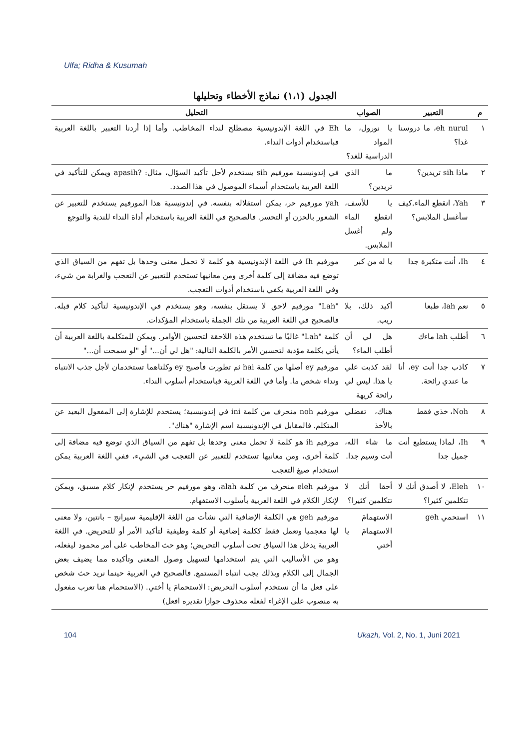Ulfa; Ridha & Kusumah
الجدول (١،١) نماذج الأخطاء وتحليلها
| م | التعبير | الصواب | التحليل |
| --- | --- | --- | --- |
| ١ | eh nurul، ما دروسنا غدا؟ | يا نورول، ما المواد الدراسية للغد؟ | Eh في اللغة الإندونيسية مصطلح لنداء المخاطب. وأما إذا أردنا التعبير باللغة العربية فباستخدام أدوات النداء. |
| ٢ | ماذا sih تريدين؟ | ما الذي تريدين؟ | في إندونيسية مورفيم sih يستخدم لأجل تأكيد السؤال، مثال: ?apasih ويمكن للتأكيد في اللغة العربية باستخدام أسماء الموصول في هذا الصدد. |
| ٣ | Yah، انقطع الماء.كيف سأغسل الملابس؟ | يا للأسف، انقطع الماء ولم أغسل الملابس. | yah مورفيم حر، يمكن استقلاله بنفسه. في إندونيسية هذا المورفيم يستخدم للتعبير عن الشعور بالحزن أو التحسر. فالصحيح في اللغة العربية باستخدام أداة النداء للندبة والتوجع |
| ٤ | Ih، أنت متكبرة جدا | يا له من كبر | مورفيم Ih في اللغة الإندونيسية هو كلمة لا تحمل معنى وحدها بل تفهم من السياق الذي توضع فيه مضافة إلى كلمة أخرى ومن معانيها تستخدم للتعبير عن التعجب والغرابة من شيء، وفي اللغة العربية يكفي باستخدام أدوات التعجب. |
| ٥ | نعم lah، طبعا | أكيد ذلك، بلا ريب. | "Lah" مورفيم لاحق لا يستقل بنفسه، وهو يستخدم في الإندونيسية لتأكيد كلام قبله. فالصحيح في اللغة العربية من تلك الجملة باستخدام المؤكدات. |
| ٦ | أطلب lah ماءك | هل لي أن أطلب الماء؟ | كلمة "Lah" غالبًا ما تستخدم هذه اللاحقة لتحسين الأوامر. ويمكن للمتكلمة باللغة العربية أن يأتي بكلمة مؤدبة لتحسين الأمر بالكلمة التالية: "هل لي أن..." أو "لو سمحت أن..." |
| ٧ | كاذب جدا أنت ey، أنا ما عندي رائحة. | لقد كذبت علي يا هذا. ليس لي رائحة كريهة | مورفيم ey أصلها من كلمة hai ثم تطورت فأصبح ey وكلتاهما تستخدمان لأجل جذب الانتباه ونداء شخص ما. وأما في اللغة العربية فباستخدام أسلوب النداء. |
| ٨ | Noh، خذي فقط | هناك، تفضلي بالأخذ | مورفيم noh منحرف من كلمة ini في إندونيسية؛ يستخدم للإشارة إلى المفعول البعيد عن المتكلم. فالمقابل في الإندونيسية اسم الإشارة "هناك". |
| ٩ | Ih، لماذا يستطيع أنت جميل جدا | ما شاء الله، أنت وسيم جدا. | مورفيم ih هو كلمة لا تحمل معنى وحدها بل تفهم من السياق الذي توضع فيه مضافة إلى كلمة أخرى، ومن معانيها تستخدم للتعبير عن التعجب في الشيء، ففي اللغة العربية يمكن استخدام صيغ التعجب |
| ١٠ | Eleh، لا أصدق أنك لا تتكلمين كثيرا؟ | أحقا أنك لا تتكلمين كثيرا؟ | مورفيم eleh منحرف من كلمة alah، وهو مورفيم حر يستخدم لإنكار كلام مسبق، ويمكن لإنكار الكلام في اللغة العربية بأسلوب الاستفهام. |
| ١١ | استحمي geh | الاستهمامَ الاستهمامَ يا أختي | مورفيم geh هي الكلمة الإضافية التي نشأت من اللغة الإقليمية سيرانج – بانتين، ولا معنى لها معجميا وتعمل فقط ككلمة إضافية أو كلمة وظيفية لتأكيد الأمر أو للتحريض. في اللغة العربية يدخل هذا السياق تحت أسلوب التحريض؛ وهو حث المخاطب على أمر محمود ليفعله، وهو من الأساليب التي يتم استخدامها لتسهيل وصول المعنى وتأكيده مما يضيف بعض الجمال إلى الكلام وبذلك يجب انتباه المستمع. فالصحيح في العربية حينما نريد حث شخص على فعل ما أن نستخدم أسلوب التحريض: الاستحمامَ يا أختي. (الاستحمام هنا تعرب مفعول به منصوب على الإغراء لفعله محذوف جوازا تقديره افعل) |
104 Ukazh, Vol. 2, No. 1, Juni 2021